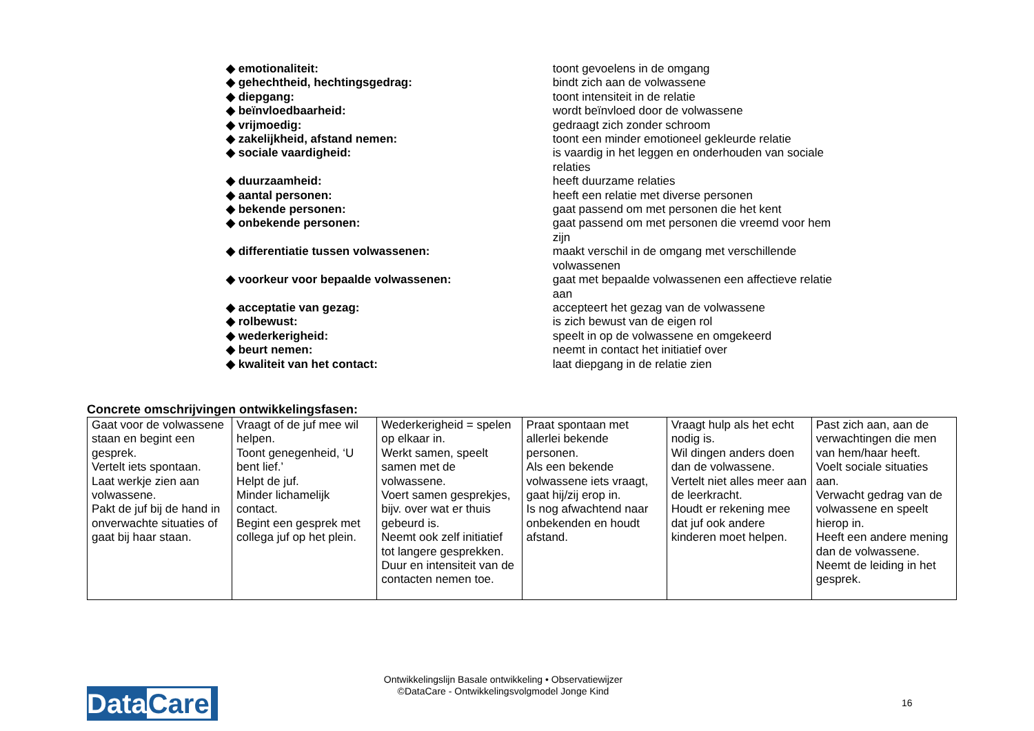◆ emotionaliteit: toont gevoelens in de omgang
◆ gehechtheid, hechtingsgedrag: bindt zich aan de volwassene
◆ diepgang: toont intensiteit in de relatie
◆ beïnvloedbaarheid: wordt beïnvloed door de volwassene
◆ vrijmoedig: gedraagt zich zonder schroom
◆ zakelijkheid, afstand nemen: toont een minder emotioneel gekleurde relatie
◆ sociale vaardigheid: is vaardig in het leggen en onderhouden van sociale relaties
◆ duurzaamheid: heeft duurzame relaties
◆ aantal personen: heeft een relatie met diverse personen
◆ bekende personen: gaat passend om met personen die het kent
◆ onbekende personen: gaat passend om met personen die vreemd voor hem zijn
◆ differentiatie tussen volwassenen: maakt verschil in de omgang met verschillende volwassenen
◆ voorkeur voor bepaalde volwassenen: gaat met bepaalde volwassenen een affectieve relatie aan
◆ acceptatie van gezag: accepteert het gezag van de volwassene
◆ rolbewust: is zich bewust van de eigen rol
◆ wederkerigheid: speelt in op de volwassene en omgekeerd
◆ beurt nemen: neemt in contact het initiatief over
◆ kwaliteit van het contact: laat diepgang in de relatie zien
Concrete omschrijvingen ontwikkelingsfasen:
| Gaat voor de volwassene staan en begint een gesprek. Vertelt iets spontaan. Laat werkje zien aan volwassene. Pakt de juf bij de hand in onverwachte situaties of gaat bij haar staan. | Vraagt of de juf mee wil helpen. Toont genegenheid, ‘U bent lief.’ Helpt de juf. Minder lichamelijk contact. Begint een gesprek met collega juf op het plein. | Wederkerigheid = spelen op elkaar in. Werkt samen, speelt samen met de volwassene. Voert samen gesprekjes, bijv. over wat er thuis gebeurd is. Neemt ook zelf initiatief tot langere gesprekken. Duur en intensiteit van de contacten nemen toe. | Praat spontaan met allerlei bekende personen. Als een bekende volwassene iets vraagt, gaat hij/zij erop in. Is nog afwachtend naar onbekenden en houdt afstand. | Vraagt hulp als het echt nodig is. Wil dingen anders doen dan de volwassene. Vertelt niet alles meer aan de leerkracht. Houdt er rekening mee dat juf ook andere kinderen moet helpen. | Past zich aan, aan de verwachtingen die men van hem/haar heeft. Voelt sociale situaties aan. Verwacht gedrag van de volwassene en speelt hierop in. Heeft een andere mening dan de volwassene. Neemt de leiding in het gesprek. |
Ontwikkelingslijn Basale ontwikkeling • Observatiewijzer
©DataCare - Ontwikkelingsvolgmodel Jonge Kind
DataCare
16